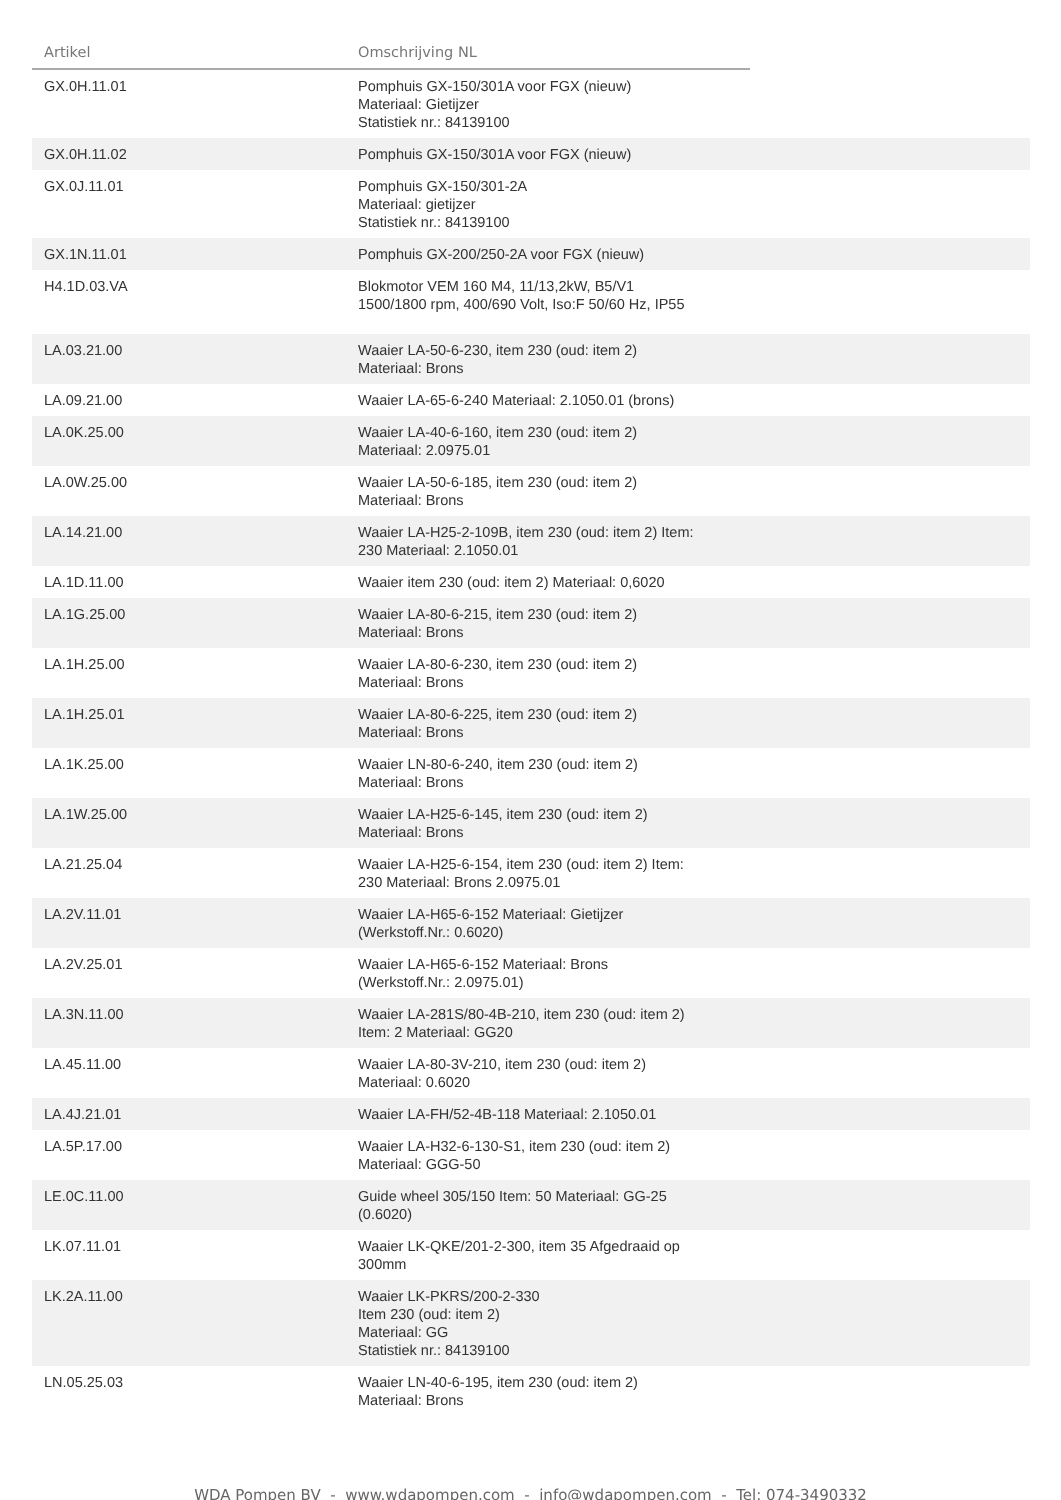| Artikel | Omschrijving NL | |
| --- | --- | --- |
| GX.0H.11.01 | Pomphuis GX-150/301A voor FGX (nieuw) Materiaal: Gietijzer Statistiek nr.: 84139100 | |
| GX.0H.11.02 | Pomphuis GX-150/301A voor FGX (nieuw) | |
| GX.0J.11.01 | Pomphuis GX-150/301-2A Materiaal: gietijzer Statistiek nr.: 84139100 | |
| GX.1N.11.01 | Pomphuis GX-200/250-2A voor FGX (nieuw) | |
| H4.1D.03.VA | Blokmotor VEM 160 M4, 11/13,2kW, B5/V1 1500/1800 rpm, 400/690 Volt, Iso:F 50/60 Hz, IP55 | |
| LA.03.21.00 | Waaier LA-50-6-230, item 230 (oud: item 2) Materiaal: Brons | |
| LA.09.21.00 | Waaier LA-65-6-240 Materiaal: 2.1050.01 (brons) | |
| LA.0K.25.00 | Waaier LA-40-6-160, item 230 (oud: item 2) Materiaal: 2.0975.01 | |
| LA.0W.25.00 | Waaier LA-50-6-185, item 230 (oud: item 2) Materiaal: Brons | |
| LA.14.21.00 | Waaier LA-H25-2-109B, item 230 (oud: item 2) Item: 230 Materiaal: 2.1050.01 | |
| LA.1D.11.00 | Waaier item 230 (oud: item 2) Materiaal: 0,6020 | |
| LA.1G.25.00 | Waaier LA-80-6-215, item 230 (oud: item 2) Materiaal: Brons | |
| LA.1H.25.00 | Waaier LA-80-6-230, item 230 (oud: item 2) Materiaal: Brons | |
| LA.1H.25.01 | Waaier LA-80-6-225, item 230 (oud: item 2) Materiaal: Brons | |
| LA.1K.25.00 | Waaier LN-80-6-240, item 230 (oud: item 2) Materiaal: Brons | |
| LA.1W.25.00 | Waaier LA-H25-6-145, item 230 (oud: item 2) Materiaal: Brons | |
| LA.21.25.04 | Waaier LA-H25-6-154, item 230 (oud: item 2) Item: 230 Materiaal: Brons 2.0975.01 | |
| LA.2V.11.01 | Waaier LA-H65-6-152 Materiaal: Gietijzer (Werkstoff.Nr.: 0.6020) | |
| LA.2V.25.01 | Waaier LA-H65-6-152 Materiaal: Brons (Werkstoff.Nr.: 2.0975.01) | |
| LA.3N.11.00 | Waaier LA-281S/80-4B-210, item 230 (oud: item 2) Item: 2 Materiaal: GG20 | |
| LA.45.11.00 | Waaier LA-80-3V-210, item 230 (oud: item 2) Materiaal: 0.6020 | |
| LA.4J.21.01 | Waaier LA-FH/52-4B-118 Materiaal: 2.1050.01 | |
| LA.5P.17.00 | Waaier LA-H32-6-130-S1, item 230 (oud: item 2) Materiaal: GGG-50 | |
| LE.0C.11.00 | Guide wheel 305/150 Item: 50 Materiaal: GG-25 (0.6020) | |
| LK.07.11.01 | Waaier LK-QKE/201-2-300, item 35 Afgedraaid op 300mm | |
| LK.2A.11.00 | Waaier LK-PKRS/200-2-330 Item 230 (oud: item 2) Materiaal: GG Statistiek nr.: 84139100 | |
| LN.05.25.03 | Waaier LN-40-6-195, item 230 (oud: item 2) Materiaal: Brons | |
WDA Pompen BV - www.wdapompen.com - info@wdapompen.com - Tel: 074-3490332